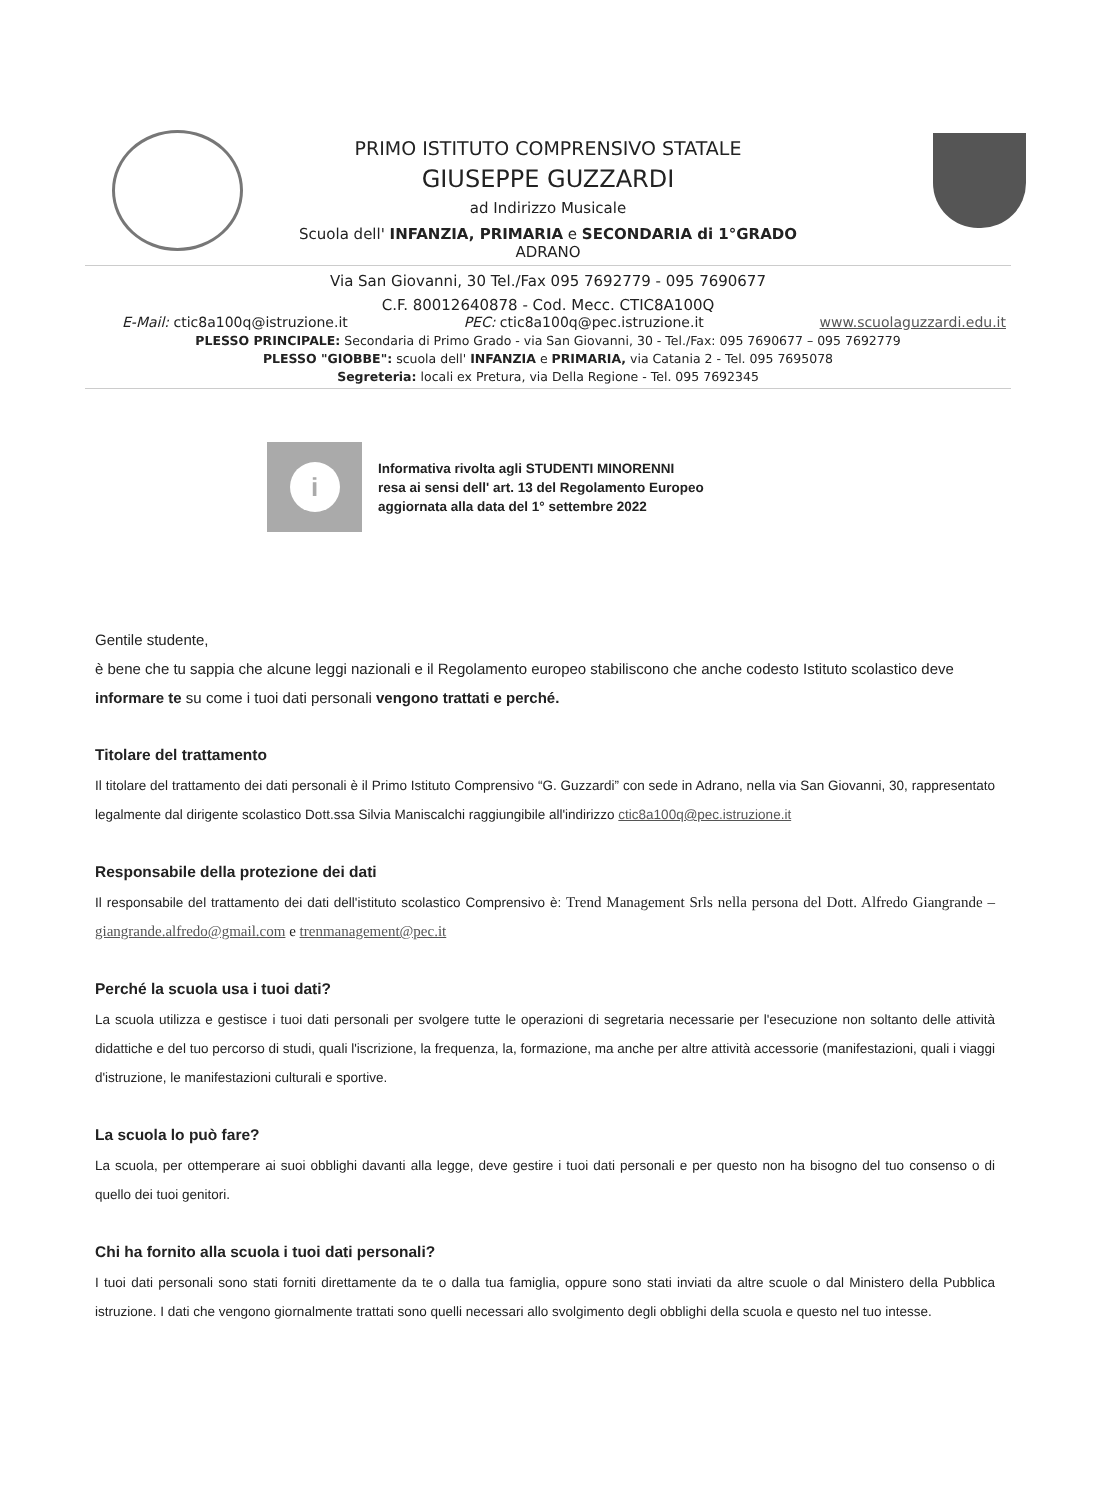PRIMO ISTITUTO COMPRENSIVO STATALE
GIUSEPPE GUZZARDI
ad Indirizzo Musicale
Scuola dell' INFANZIA, PRIMARIA e SECONDARIA di 1°GRADO
ADRANO
Via San Giovanni, 30 Tel./Fax 095 7692779 - 095 7690677
C.F. 80012640878 - Cod. Mecc. CTIC8A100Q
E-Mail: ctic8a100q@istruzione.it PEC: ctic8a100q@pec.istruzione.it www.scuolaguzzardi.edu.it
PLESSO PRINCIPALE: Secondaria di Primo Grado - via San Giovanni, 30 - Tel./Fax: 095 7690677 – 095 7692779
PLESSO "GIOBBE": scuola dell' INFANZIA e PRIMARIA, via Catania 2 - Tel. 095 7695078
Segreteria: locali ex Pretura, via Della Regione - Tel. 095 7692345
i
Informativa rivolta agli STUDENTI MINORENNI
resa ai sensi dell' art. 13 del Regolamento Europeo
aggiornata alla data del 1° settembre 2022
Gentile studente,
è bene che tu sappia che alcune leggi nazionali e il Regolamento europeo stabiliscono che anche codesto Istituto scolastico deve informare te su come i tuoi dati personali vengono trattati e perché.
Titolare del trattamento
Il titolare del trattamento dei dati personali è il Primo Istituto Comprensivo “G. Guzzardi” con sede in Adrano, nella via San Giovanni, 30, rappresentato legalmente dal dirigente scolastico Dott.ssa Silvia Maniscalchi raggiungibile all'indirizzo ctic8a100q@pec.istruzione.it
Responsabile della protezione dei dati
Il responsabile del trattamento dei dati dell'istituto scolastico Comprensivo è: Trend Management Srls nella persona del Dott. Alfredo Giangrande – giangrande.alfredo@gmail.com e trenmanagement@pec.it
Perché la scuola usa i tuoi dati?
La scuola utilizza e gestisce i tuoi dati personali per svolgere tutte le operazioni di segretaria necessarie per l'esecuzione non soltanto delle attività didattiche e del tuo percorso di studi, quali l'iscrizione, la frequenza, la, formazione, ma anche per altre attività accessorie (manifestazioni, quali i viaggi d'istruzione, le manifestazioni culturali e sportive.
La scuola lo può fare?
La scuola, per ottemperare ai suoi obblighi davanti alla legge, deve gestire i tuoi dati personali e per questo non ha bisogno del tuo consenso o di quello dei tuoi genitori.
Chi ha fornito alla scuola i tuoi dati personali?
I tuoi dati personali sono stati forniti direttamente da te o dalla tua famiglia, oppure sono stati inviati da altre scuole o dal Ministero della Pubblica istruzione. I dati che vengono giornalmente trattati sono quelli necessari allo svolgimento degli obblighi della scuola e questo nel tuo intesse.